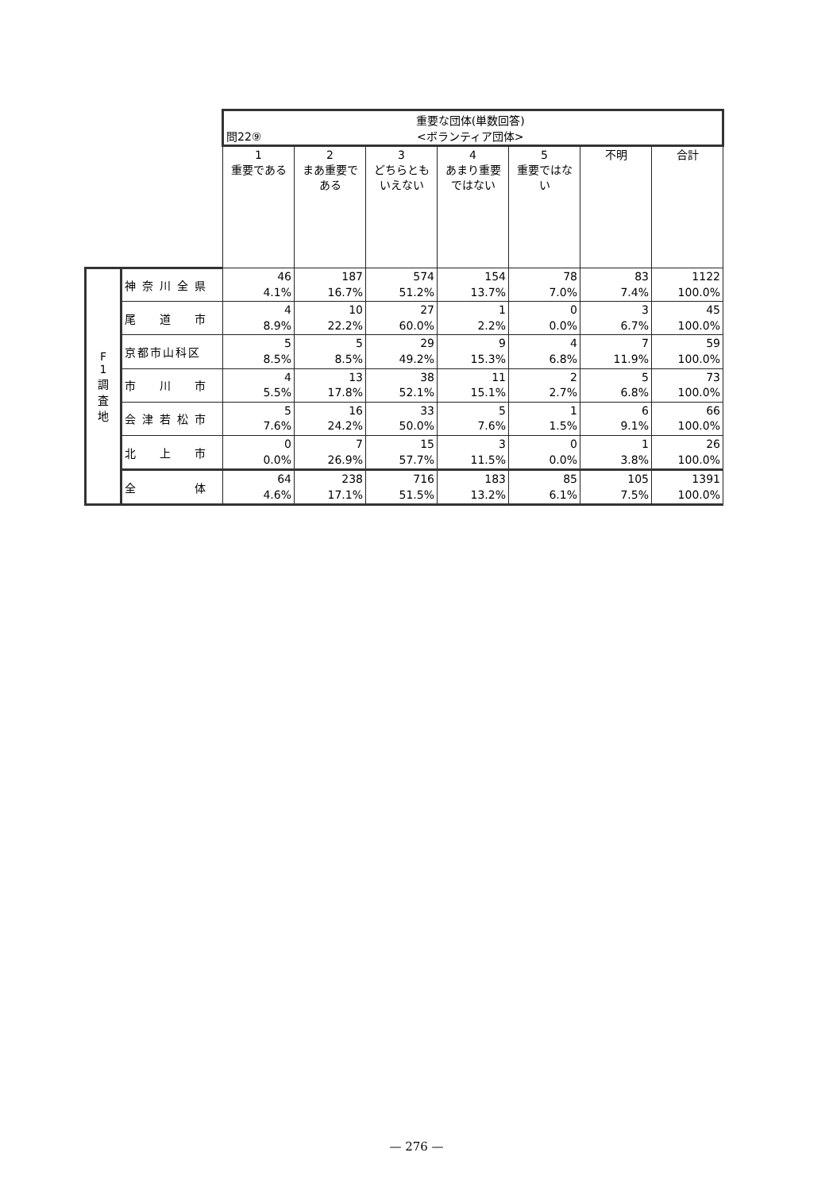| | | 問22⑨ 重要な団体(単数回答) <ボランティア団体> | | | | | | |
| | | 1 重要である | 2 まあ重要である | 3 どちらともいえない | 4 あまり重要ではない | 5 重要ではない | 不明 | 合計 |
| F 1 調 査 地 | 神奈川全県 | 46 4.1% | 187 16.7% | 574 51.2% | 154 13.7% | 78 7.0% | 83 7.4% | 1122 100.0% |
| | 尾 道 市 | 4 8.9% | 10 22.2% | 27 60.0% | 1 2.2% | 0 0.0% | 3 6.7% | 45 100.0% |
| | 京都市山科区 | 5 8.5% | 5 8.5% | 29 49.2% | 9 15.3% | 4 6.8% | 7 11.9% | 59 100.0% |
| | 市 川 市 | 4 5.5% | 13 17.8% | 38 52.1% | 11 15.1% | 2 2.7% | 5 6.8% | 73 100.0% |
| | 会津若松市 | 5 7.6% | 16 24.2% | 33 50.0% | 5 7.6% | 1 1.5% | 6 9.1% | 66 100.0% |
| | 北 上 市 | 0 0.0% | 7 26.9% | 15 57.7% | 3 11.5% | 0 0.0% | 1 3.8% | 26 100.0% |
| | 全 体 | 64 4.6% | 238 17.1% | 716 51.5% | 183 13.2% | 85 6.1% | 105 7.5% | 1391 100.0% |
— 276 —